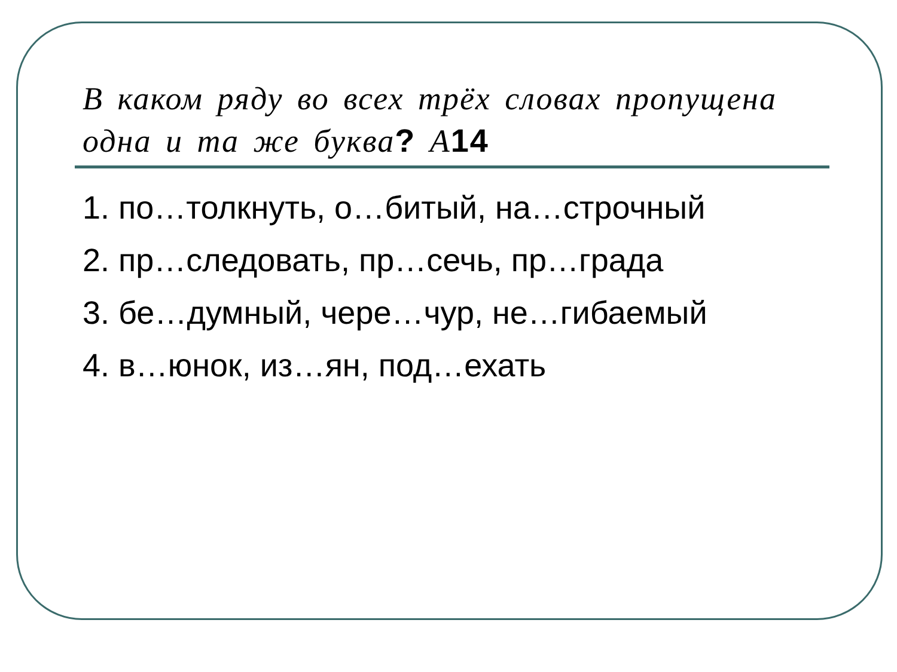В каком ряду во всех трёх словах пропущена одна и та же буква? А14
1. по…толкнуть, о…битый, на…строчный
2. пр…следовать, пр…сечь, пр…града
3. бе…думный, чере…чур, не…гибаемый
4. в…юнок, из…ян, под…ехать